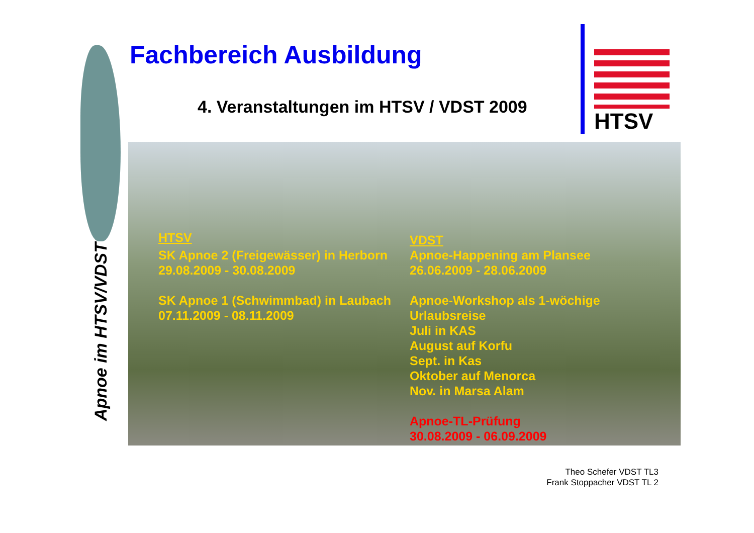Apnoe im HTSV/VDST
Fachbereich Ausbildung
4. Veranstaltungen im HTSV / VDST 2009
HTSV
HTSV
SK Apnoe 2 (Freigewässer) in Herborn
29.08.2009 - 30.08.2009
SK Apnoe 1 (Schwimmbad) in Laubach
07.11.2009 - 08.11.2009
VDST
Apnoe-Happening am Plansee
26.06.2009 - 28.06.2009
Apnoe-Workshop als 1-wöchige
Urlaubsreise
Juli in KAS
August auf Korfu
Sept. in Kas
Oktober auf Menorca
Nov. in Marsa Alam
Apnoe-TL-Prüfung
30.08.2009 - 06.09.2009
Theo Schefer VDST TL3
Frank Stoppacher VDST TL 2